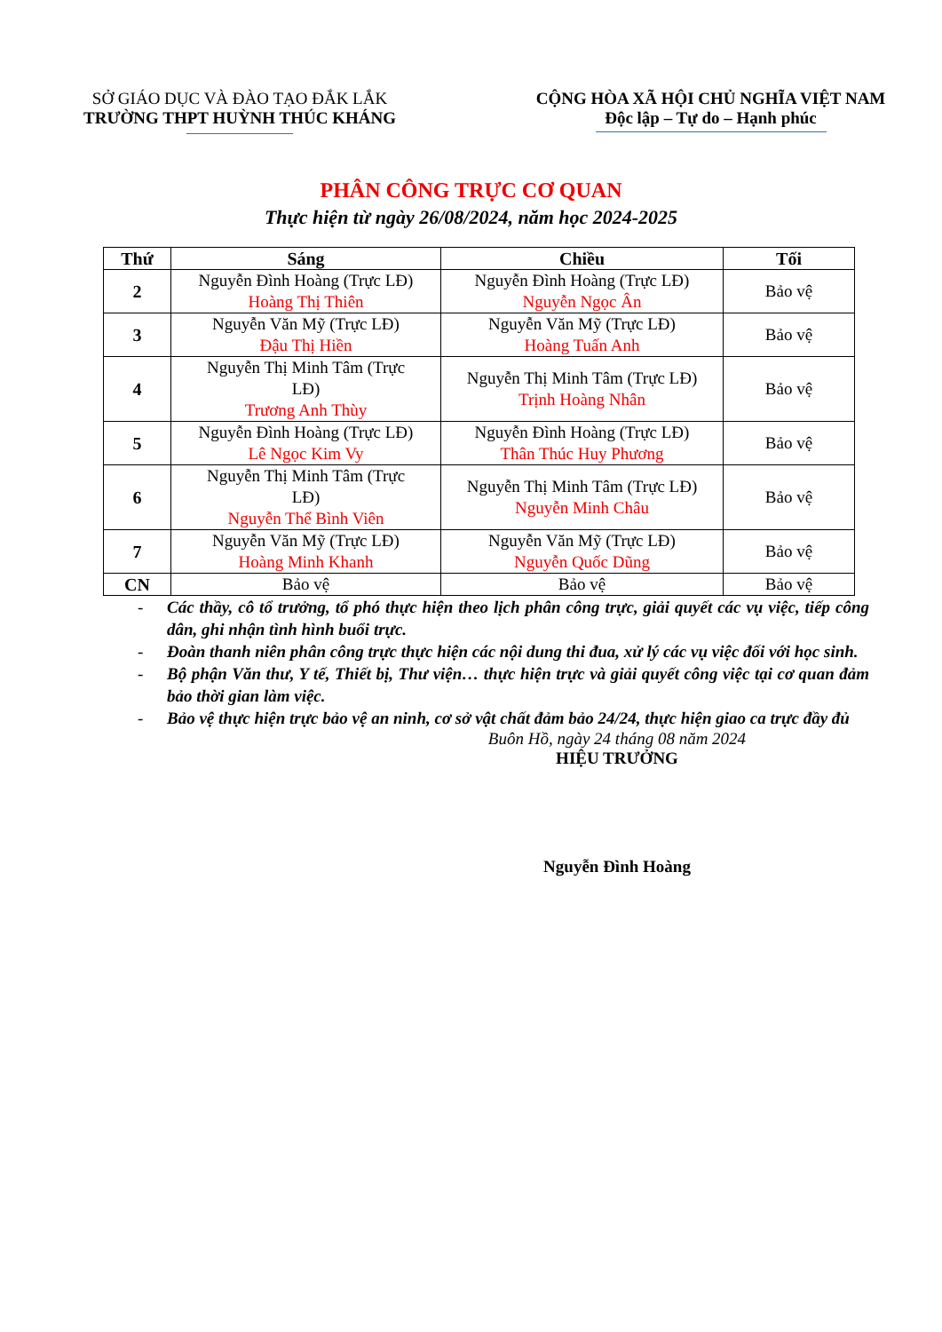SỞ GIÁO DỤC VÀ ĐÀO TẠO ĐẮK LẮK
TRƯỜNG THPT HUỲNH THÚC KHÁNG
CỘNG HÒA XÃ HỘI CHỦ NGHĨA VIỆT NAM
Độc lập – Tự do – Hạnh phúc
PHÂN CÔNG TRỰC CƠ QUAN
Thực hiện từ ngày 26/08/2024, năm học 2024-2025
| Thứ | Sáng | Chiều | Tối |
| --- | --- | --- | --- |
| 2 | Nguyễn Đình Hoàng (Trực LĐ) Hoàng Thị Thiên | Nguyễn Đình Hoàng (Trực LĐ) Nguyễn Ngọc Ân | Bảo vệ |
| 3 | Nguyễn Văn Mỹ (Trực LĐ) Đậu Thị Hiền | Nguyễn Văn Mỹ (Trực LĐ) Hoàng Tuấn Anh | Bảo vệ |
| 4 | Nguyễn Thị Minh Tâm (Trực LĐ) Trương Anh Thùy | Nguyễn Thị Minh Tâm (Trực LĐ) Trịnh Hoàng Nhân | Bảo vệ |
| 5 | Nguyễn Đình Hoàng (Trực LĐ) Lê Ngọc Kim Vy | Nguyễn Đình Hoàng (Trực LĐ) Thân Thúc Huy Phương | Bảo vệ |
| 6 | Nguyễn Thị Minh Tâm (Trực LĐ) Nguyễn Thể Bình Viên | Nguyễn Thị Minh Tâm (Trực LĐ) Nguyễn Minh Châu | Bảo vệ |
| 7 | Nguyễn Văn Mỹ (Trực LĐ) Hoàng Minh Khanh | Nguyễn Văn Mỹ (Trực LĐ) Nguyễn Quốc Dũng | Bảo vệ |
| CN | Bảo vệ | Bảo vệ | Bảo vệ |
- Các thầy, cô tổ trưởng, tổ phó thực hiện theo lịch phân công trực, giải quyết các vụ việc, tiếp công dân, ghi nhận tình hình buổi trực.
- Đoàn thanh niên phân công trực thực hiện các nội dung thi đua, xử lý các vụ việc đối với học sinh.
- Bộ phận Văn thư, Y tế, Thiết bị, Thư viện… thực hiện trực và giải quyết công việc tại cơ quan đảm bảo thời gian làm việc.
- Bảo vệ thực hiện trực bảo vệ an ninh, cơ sở vật chất đảm bảo 24/24, thực hiện giao ca trực đầy đủ
Buôn Hồ, ngày 24 tháng 08 năm 2024
HIỆU TRƯỞNG
Nguyễn Đình Hoàng